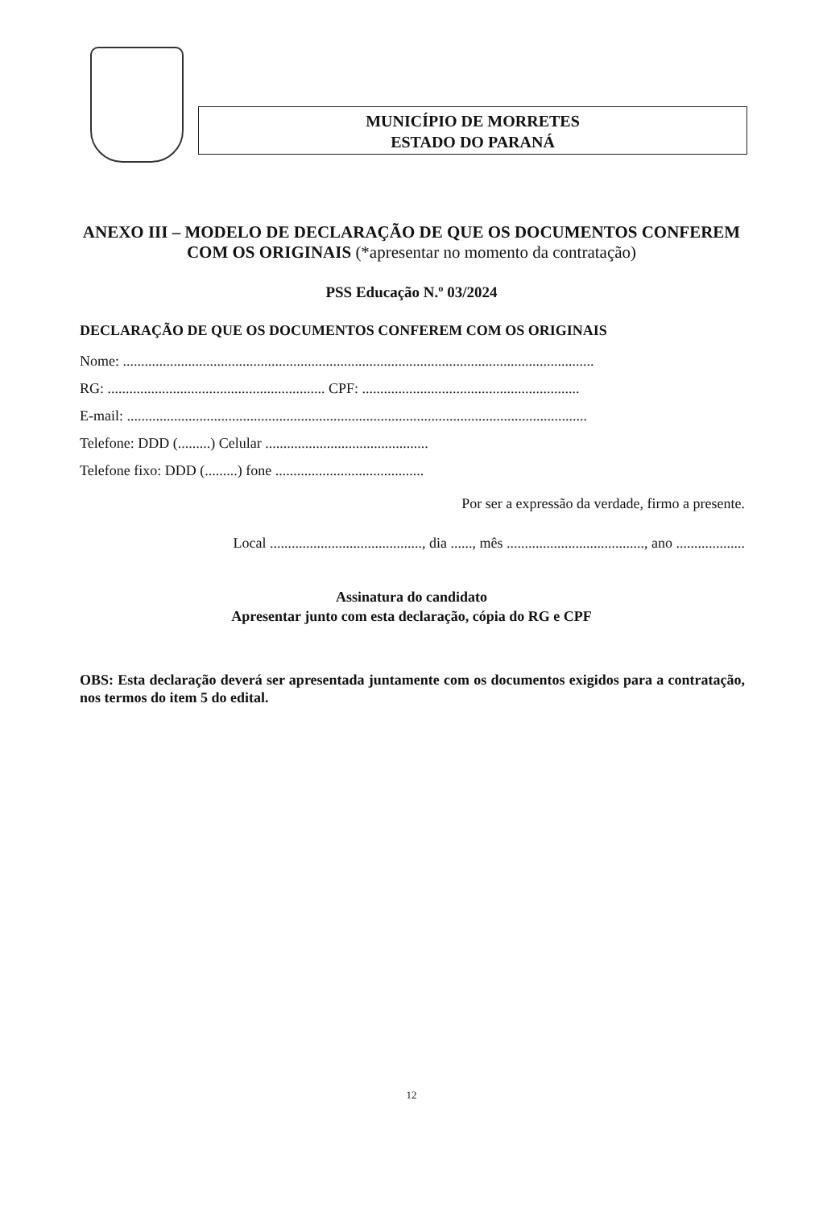MUNICÍPIO DE MORRETES
ESTADO DO PARANÁ
ANEXO III – MODELO DE DECLARAÇÃO DE QUE OS DOCUMENTOS CONFEREM COM OS ORIGINAIS (*apresentar no momento da contratação)
PSS Educação N.º 03/2024
DECLARAÇÃO DE QUE OS DOCUMENTOS CONFEREM COM OS ORIGINAIS
Nome: ..................................................................................................................................
RG: ............................................................ CPF: ............................................................
E-mail: ...............................................................................................................................
Telefone: DDD (.........) Celular .............................................
Telefone fixo: DDD (.........) fone .........................................
Por ser a expressão da verdade, firmo a presente.
Local .........................................., dia ......, mês ......................................, ano ...................
Assinatura do candidato
Apresentar junto com esta declaração, cópia do RG e CPF
OBS: Esta declaração deverá ser apresentada juntamente com os documentos exigidos para a contratação, nos termos do item 5 do edital.
12